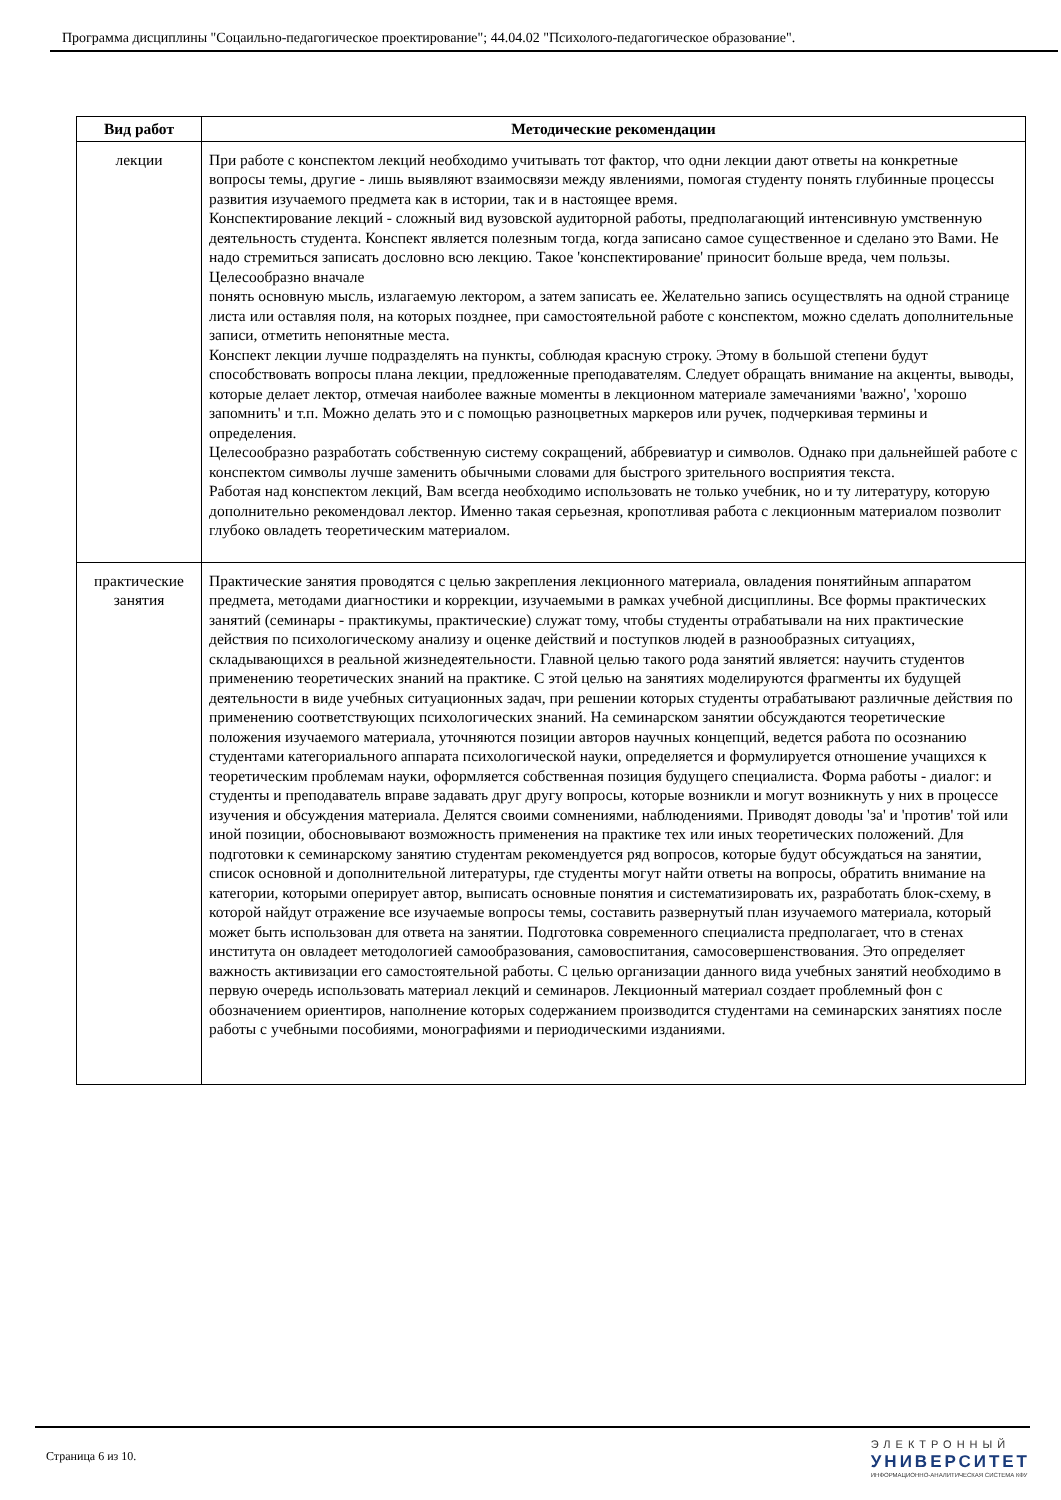Программа дисциплины "Соцаильно-педагогическое проектирование"; 44.04.02 "Психолого-педагогическое образование".
| Вид работ | Методические рекомендации |
| --- | --- |
| лекции | При работе с конспектом лекций необходимо учитывать тот фактор, что одни лекции дают ответы на конкретные вопросы темы, другие - лишь выявляют взаимосвязи между явлениями, помогая студенту понять глубинные процессы развития изучаемого предмета как в истории, так и в настоящее время. Конспектирование лекций - сложный вид вузовской аудиторной работы, предполагающий интенсивную умственную деятельность студента. Конспект является полезным тогда, когда записано самое существенное и сделано это Вами. Не надо стремиться записать дословно всю лекцию. Такое 'конспектирование' приносит больше вреда, чем пользы. Целесообразно вначале понять основную мысль, излагаемую лектором, а затем записать ее. Желательно запись осуществлять на одной странице листа или оставляя поля, на которых позднее, при самостоятельной работе с конспектом, можно сделать дополнительные записи, отметить непонятные места. Конспект лекции лучше подразделять на пункты, соблюдая красную строку. Этому в большой степени будут способствовать вопросы плана лекции, предложенные преподавателям. Следует обращать внимание на акценты, выводы, которые делает лектор, отмечая наиболее важные моменты в лекционном материале замечаниями 'важно', 'хорошо запомнить' и т.п. Можно делать это и с помощью разноцветных маркеров или ручек, подчеркивая термины и определения. Целесообразно разработать собственную систему сокращений, аббревиатур и символов. Однако при дальнейшей работе с конспектом символы лучше заменить обычными словами для быстрого зрительного восприятия текста. Работая над конспектом лекций, Вам всегда необходимо использовать не только учебник, но и ту литературу, которую дополнительно рекомендовал лектор. Именно такая серьезная, кропотливая работа с лекционным материалом позволит глубоко овладеть теоретическим материалом. |
| практические занятия | Практические занятия проводятся с целью закрепления лекционного материала, овладения понятийным аппаратом предмета, методами диагностики и коррекции, изучаемыми в рамках учебной дисциплины. Все формы практических занятий (семинары - практикумы, практические) служат тому, чтобы студенты отрабатывали на них практические действия по психологическому анализу и оценке действий и поступков людей в разнообразных ситуациях, складывающихся в реальной жизнедеятельности. Главной целью такого рода занятий является: научить студентов применению теоретических знаний на практике. С этой целью на занятиях моделируются фрагменты их будущей деятельности в виде учебных ситуационных задач, при решении которых студенты отрабатывают различные действия по применению соответствующих психологических знаний. На семинарском занятии обсуждаются теоретические положения изучаемого материала, уточняются позиции авторов научных концепций, ведется работа по осознанию студентами категориального аппарата психологической науки, определяется и формулируется отношение учащихся к теоретическим проблемам науки, оформляется собственная позиция будущего специалиста. Форма работы - диалог: и студенты и преподаватель вправе задавать друг другу вопросы, которые возникли и могут возникнуть у них в процессе изучения и обсуждения материала. Делятся своими сомнениями, наблюдениями. Приводят доводы 'за' и 'против' той или иной позиции, обосновывают возможность применения на практике тех или иных теоретических положений. Для подготовки к семинарскому занятию студентам рекомендуется ряд вопросов, которые будут обсуждаться на занятии, список основной и дополнительной литературы, где студенты могут найти ответы на вопросы, обратить внимание на категории, которыми оперирует автор, выписать основные понятия и систематизировать их, разработать блок-схему, в которой найдут отражение все изучаемые вопросы темы, составить развернутый план изучаемого материала, который может быть использован для ответа на занятии. Подготовка современного специалиста предполагает, что в стенах института он овладеет методологией самообразования, самовоспитания, самосовершенствования. Это определяет важность активизации его самостоятельной работы. С целью организации данного вида учебных занятий необходимо в первую очередь использовать материал лекций и семинаров. Лекционный материал создает проблемный фон с обозначением ориентиров, наполнение которых содержанием производится студентами на семинарских занятиях после работы с учебными пособиями, монографиями и периодическими изданиями. |
Страница 6 из 10.
ЭЛЕКТРОННЫЙ
УНИВЕРСИТЕТ
ИНФОРМАЦИОННО-АНАЛИТИЧЕСКАЯ СИСТЕМА КФУ